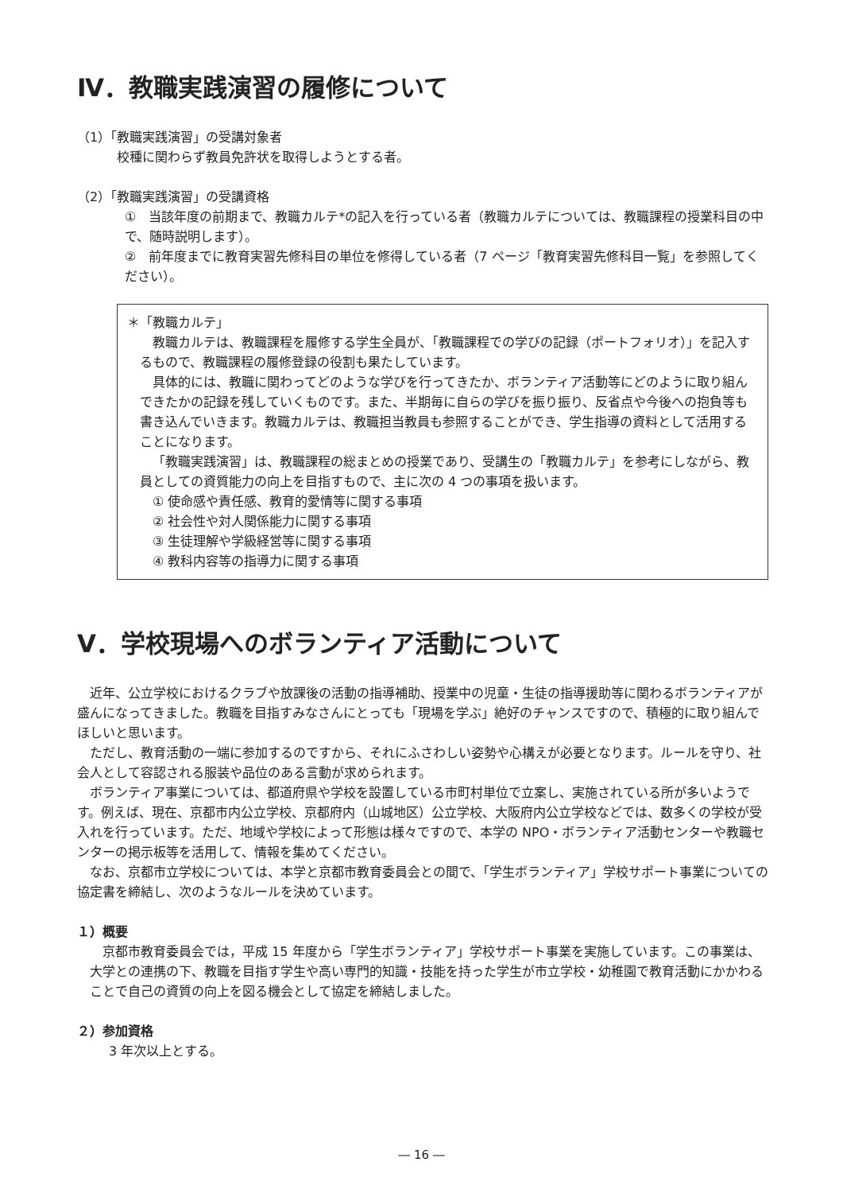Ⅳ．教職実践演習の履修について
（1）「教職実践演習」の受講対象者
校種に関わらず教員免許状を取得しようとする者。
（2）「教職実践演習」の受講資格
①　当該年度の前期まで、教職カルテ*の記入を行っている者（教職カルテについては、教職課程の授業科目の中で、随時説明します）。
②　前年度までに教育実習先修科目の単位を修得している者（7 ページ「教育実習先修科目一覧」を参照してください）。
＊「教職カルテ」
教職カルテは、教職課程を履修する学生全員が、「教職課程での学びの記録（ポートフォリオ）」を記入するもので、教職課程の履修登録の役割も果たしています。
具体的には、教職に関わってどのような学びを行ってきたか、ボランティア活動等にどのように取り組んできたかの記録を残していくものです。また、半期毎に自らの学びを振り振り、反省点や今後への抱負等も書き込んでいきます。教職カルテは、教職担当教員も参照することができ、学生指導の資料として活用することになります。
「教職実践演習」は、教職課程の総まとめの授業であり、受講生の「教職カルテ」を参考にしながら、教員としての資質能力の向上を目指すもので、主に次の 4 つの事項を扱います。
① 使命感や責任感、教育的愛情等に関する事項
② 社会性や対人関係能力に関する事項
③ 生徒理解や学級経営等に関する事項
④ 教科内容等の指導力に関する事項
Ⅴ．学校現場へのボランティア活動について
近年、公立学校におけるクラブや放課後の活動の指導補助、授業中の児童・生徒の指導援助等に関わるボランティアが盛んになってきました。教職を目指すみなさんにとっても「現場を学ぶ」絶好のチャンスですので、積極的に取り組んでほしいと思います。
ただし、教育活動の一端に参加するのですから、それにふさわしい姿勢や心構えが必要となります。ルールを守り、社会人として容認される服装や品位のある言動が求められます。
ボランティア事業については、都道府県や学校を設置している市町村単位で立案し、実施されている所が多いようです。例えば、現在、京都市内公立学校、京都府内（山城地区）公立学校、大阪府内公立学校などでは、数多くの学校が受入れを行っています。ただ、地域や学校によって形態は様々ですので、本学の NPO・ボランティア活動センターや教職センターの掲示板等を活用して、情報を集めてください。
なお、京都市立学校については、本学と京都市教育委員会との間で、「学生ボランティア」学校サポート事業についての協定書を締結し、次のようなルールを決めています。
１）概要
京都市教育委員会では，平成 15 年度から「学生ボランティア」学校サポート事業を実施しています。この事業は、大学との連携の下、教職を目指す学生や高い専門的知識・技能を持った学生が市立学校・幼稚園で教育活動にかかわることで自己の資質の向上を図る機会として協定を締結しました。
２）参加資格
3 年次以上とする。
― 16 ―